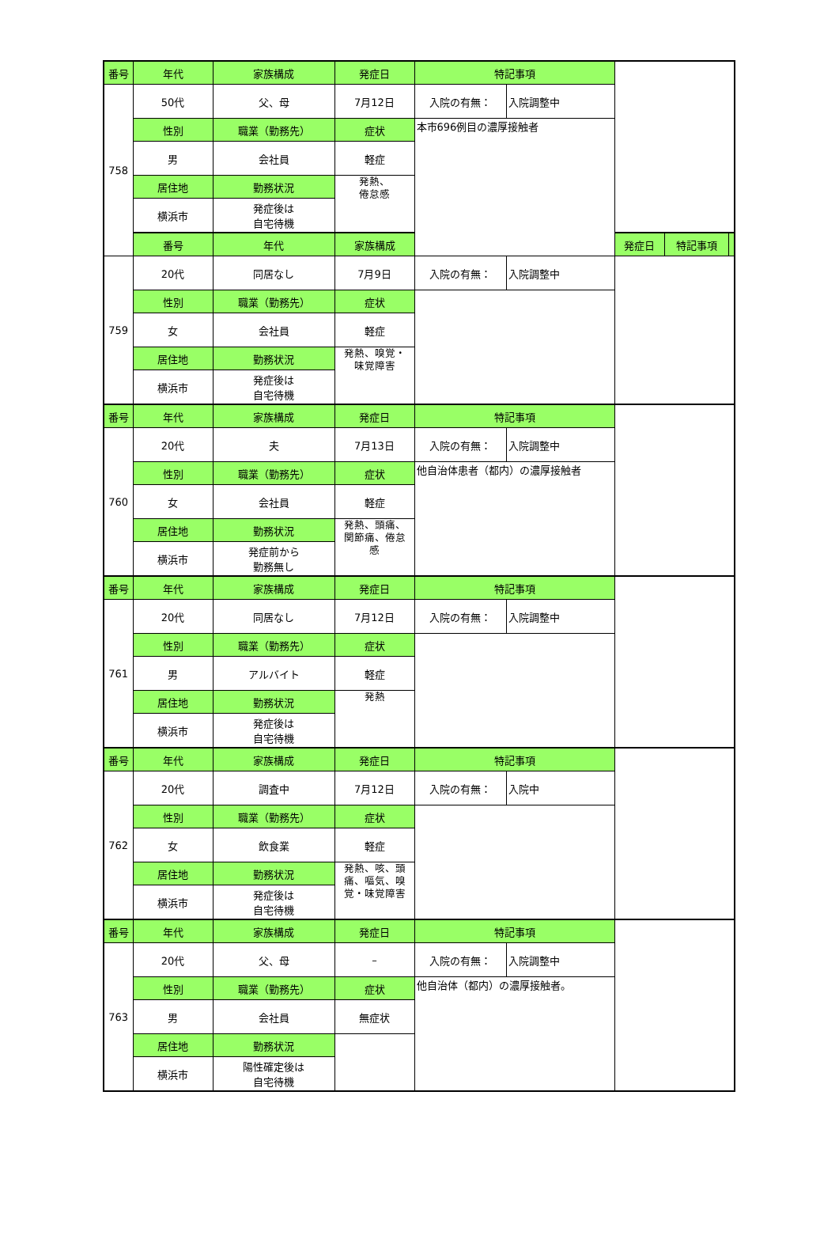| 番号 | 年代 | 家族構成 | 発症日 | 特記事項 | | | | |
| --- | --- | --- | --- | --- | --- | --- | --- | --- |
| 758 | 50代 | 父、母 | 7月12日 | 入院の有無： | 入院調整中 | | | |
| | 性別 | 職業（勤務先） | 症状 | 本市696例目の濃厚接触者 | | | | |
| | 男 | 会社員 | 軽症 | | | | | |
| | 居住地 | 勤務状況 | 発熱、 倦怠感 | | | | | |
| | 横浜市 | 発症後は 自宅待機 | | | | | | |
| | 番号 | 年代 | 家族構成 | | | 発症日 | 特記事項 | |
| 759 | 20代 | 同居なし | 7月9日 | 入院の有無： | 入院調整中 | | | |
| | 性別 | 職業（勤務先） | 症状 | | | | | |
| | 女 | 会社員 | 軽症 | | | | | |
| | 居住地 | 勤務状況 | 発熱、嗅覚・ 味覚障害 | | | | | |
| | 横浜市 | 発症後は 自宅待機 | | | | | | |
| 番号 | 年代 | 家族構成 | 発症日 | 特記事項 | | | | |
| 760 | 20代 | 夫 | 7月13日 | 入院の有無： | 入院調整中 | | | |
| | 性別 | 職業（勤務先） | 症状 | 他自治体患者（都内）の濃厚接触者 | | | | |
| | 女 | 会社員 | 軽症 | | | | | |
| | 居住地 | 勤務状況 | 発熱、頭痛、 関節痛、倦怠 感 | | | | | |
| | 横浜市 | 発症前から 勤務無し | | | | | | |
| 番号 | 年代 | 家族構成 | 発症日 | 特記事項 | | | | |
| 761 | 20代 | 同居なし | 7月12日 | 入院の有無： | 入院調整中 | | | |
| | 性別 | 職業（勤務先） | 症状 | | | | | |
| | 男 | アルバイト | 軽症 | | | | | |
| | 居住地 | 勤務状況 | 発熱 | | | | | |
| | 横浜市 | 発症後は 自宅待機 | | | | | | |
| 番号 | 年代 | 家族構成 | 発症日 | 特記事項 | | | | |
| 762 | 20代 | 調査中 | 7月12日 | 入院の有無： | 入院中 | | | |
| | 性別 | 職業（勤務先） | 症状 | | | | | |
| | 女 | 飲食業 | 軽症 | | | | | |
| | 居住地 | 勤務状況 | 発熱、咳、頭 痛、嘔気、嗅 覚・味覚障害 | | | | | |
| | 横浜市 | 発症後は 自宅待機 | | | | | | |
| 番号 | 年代 | 家族構成 | 発症日 | 特記事項 | | | | |
| 763 | 20代 | 父、母 | – | 入院の有無： | 入院調整中 | | | |
| | 性別 | 職業（勤務先） | 症状 | 他自治体（都内）の濃厚接触者。 | | | | |
| | 男 | 会社員 | 無症状 | | | | | |
| | 居住地 | 勤務状況 | | | | | | |
| | 横浜市 | 陽性確定後は 自宅待機 | | | | | | |